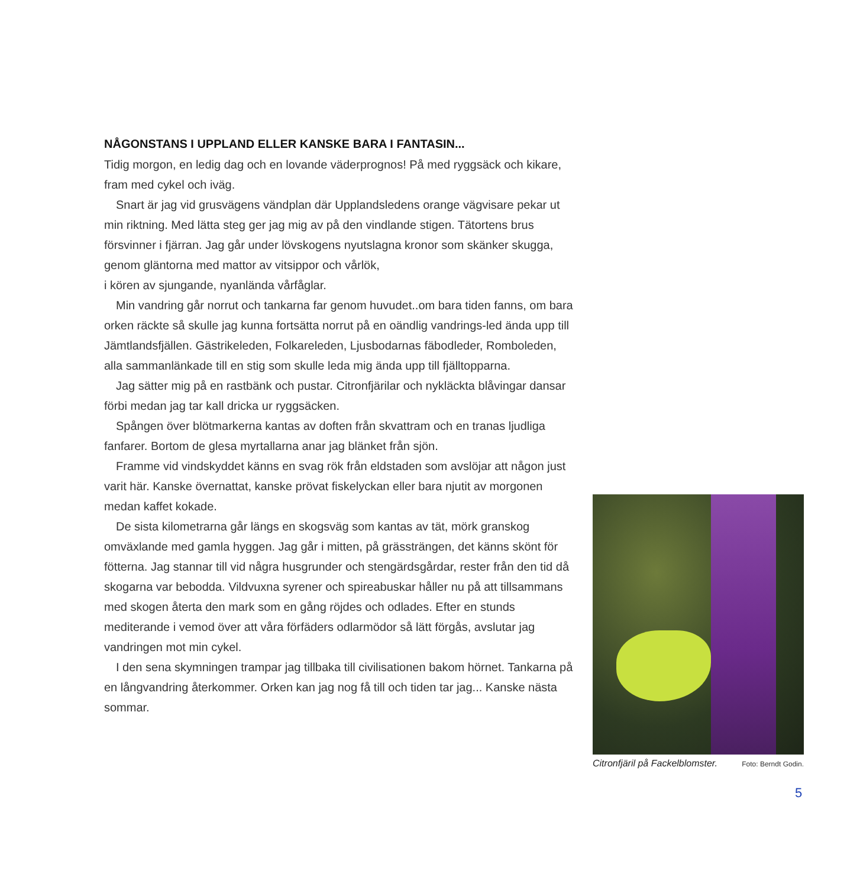NÅGONSTANS I UPPLAND ELLER KANSKE BARA I FANTASIN...
Tidig morgon, en ledig dag och en lovande väderprognos! På med ryggsäck och kikare, fram med cykel och iväg.
Snart är jag vid grusvägens vändplan där Upplandsledens orange vägvisare pekar ut min riktning. Med lätta steg ger jag mig av på den vindlande stigen. Tätortens brus försvinner i fjärran. Jag går under lövskogens nyutslagna kronor som skänker skugga, genom gläntorna med mattor av vitsippor och vårlök,
i kören av sjungande, nyanlända vårfåglar.
Min vandring går norrut och tankarna far genom huvudet..om bara tiden fanns, om bara orken räckte så skulle jag kunna fortsätta norrut på en oändlig vandrings-led ända upp till Jämtlandsfjällen. Gästrikeleden, Folkareleden, Ljusbodarnas fäbodleder, Romboleden, alla sammanlänkade till en stig som skulle leda mig ända upp till fjälltopparna.
Jag sätter mig på en rastbänk och pustar. Citronfjärilar och nykläckta blåvingar dansar förbi medan jag tar kall dricka ur ryggsäcken.
Spången över blötmarkerna kantas av doften från skvattram och en tranas ljudliga fanfarer. Bortom de glesa myrtallarna anar jag blänket från sjön.
Framme vid vindskyddet känns en svag rök från eldstaden som avslöjar att någon just varit här. Kanske övernattat, kanske prövat fiskelyckan eller bara njutit av morgonen medan kaffet kokade.
De sista kilometrarna går längs en skogsväg som kantas av tät, mörk granskog omväxlande med gamla hyggen. Jag går i mitten, på grässträngen, det känns skönt för fötterna. Jag stannar till vid några husgrunder och stengärdsgårdar, rester från den tid då skogarna var bebodda. Vildvuxna syrener och spireabuskar håller nu på att tillsammans med skogen återta den mark som en gång röjdes och odlades. Efter en stunds mediterande i vemod över att våra förfäders odlarmödor så lätt förgås, avslutar jag vandringen mot min cykel.
I den sena skymningen trampar jag tillbaka till civilisationen bakom hörnet. Tankarna på en långvandring återkommer. Orken kan jag nog få till och tiden tar jag... Kanske nästa sommar.
Citronfjäril på Fackelblomster. Foto: Berndt Godin.
5